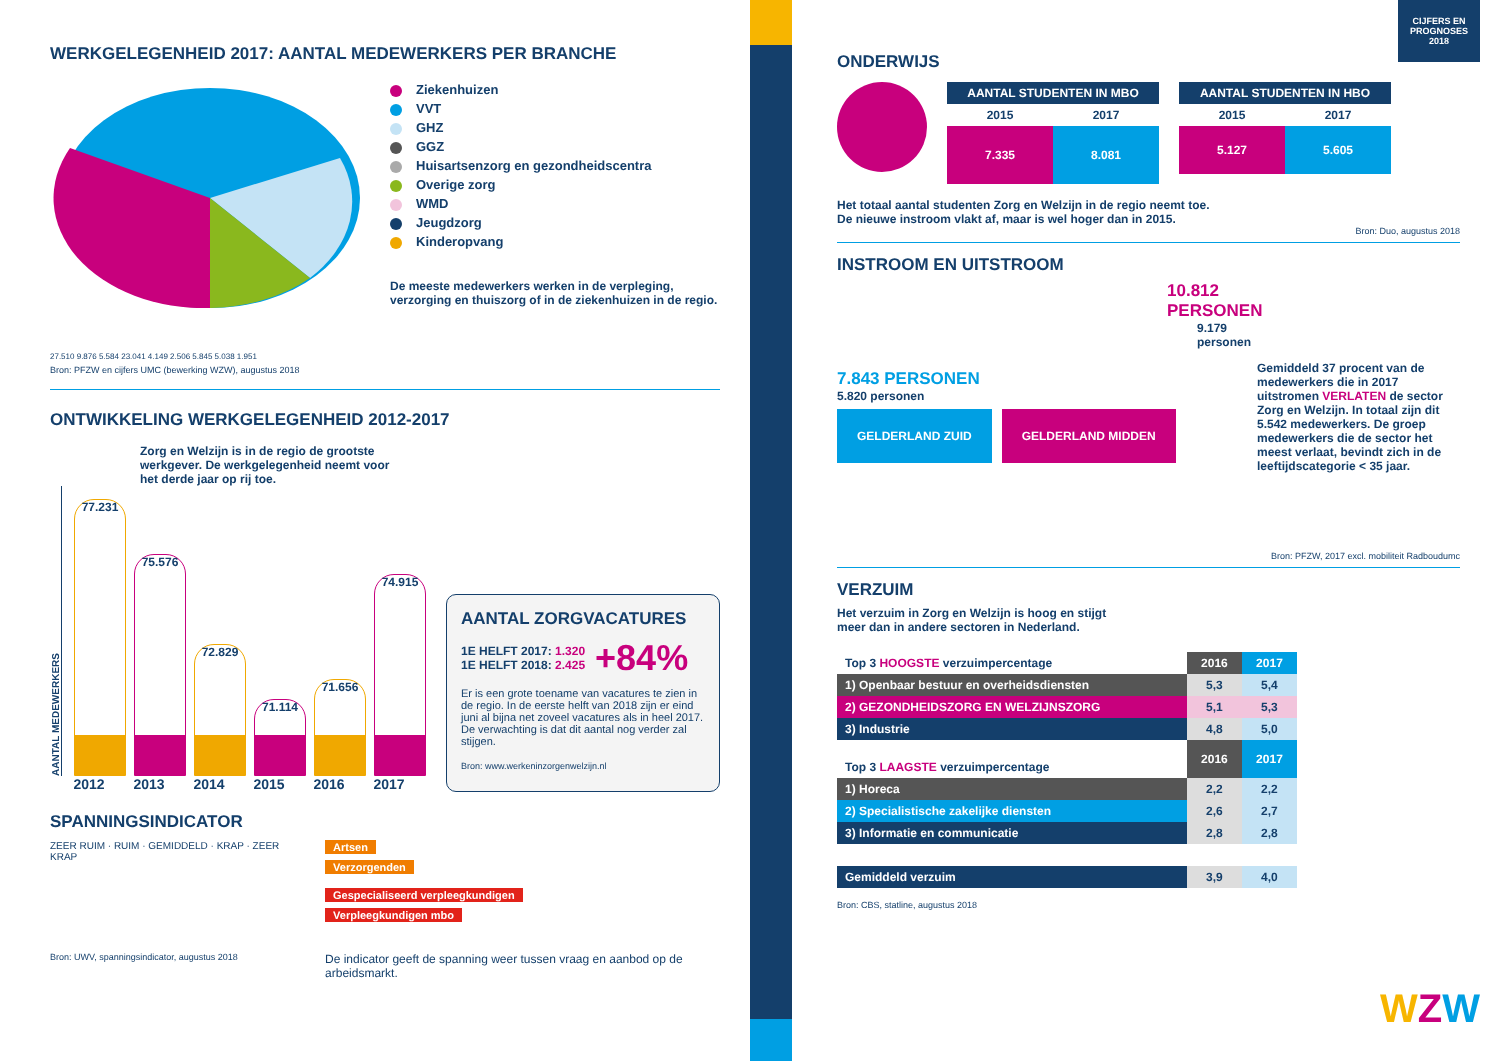WERKGELEGENHEID 2017: AANTAL MEDEWERKERS PER BRANCHE
27.510 9.876 5.584 23.041 4.149 2.506 5.845 5.038 1.951
Bron: PFZW en cijfers UMC (bewerking WZW), augustus 2018
Ziekenhuizen
VVT
GHZ
GGZ
Huisartsenzorg en gezondheidscentra
Overige zorg
WMD
Jeugdzorg
Kinderopvang
De meeste medewerkers werken in de verpleging, verzorging en thuiszorg of in de ziekenhuizen in de regio.
ONTWIKKELING WERKGELEGENHEID 2012-2017
Zorg en Welzijn is in de regio de grootste werkgever. De werkgelegenheid neemt voor het derde jaar op rij toe.
AANTAL MEDEWERKERS
77.231
75.576
72.829
71.114
71.656
74.915
2012 2013 2014 2015 2016 2017
AANTAL ZORGVACATURES
1E HELFT 2017: 1.320
1E HELFT 2018: 2.425
+84%
Er is een grote toename van vacatures te zien in de regio. In de eerste helft van 2018 zijn er eind juni al bijna net zoveel vacatures als in heel 2017. De verwachting is dat dit aantal nog verder zal stijgen.
Bron: www.werkeninzorgenwelzijn.nl
SPANNINGSINDICATOR
ZEER RUIM · RUIM · GEMIDDELD · KRAP · ZEER KRAP
Bron: UWV, spanningsindicator, augustus 2018
Artsen
Verzorgenden
Gespecialiseerd verpleegkundigen
Verpleegkundigen mbo
De indicator geeft de spanning weer tussen vraag en aanbod op de arbeidsmarkt.
CIJFERS EN PROGNOSES 2018
ONDERWIJS
| AANTAL STUDENTEN IN MBO | |
| --- | --- |
| 2015 | 2017 |
| 7.335 | 8.081 |
| AANTAL STUDENTEN IN HBO | |
| --- | --- |
| 2015 | 2017 |
| 5.127 | 5.605 |
Het totaal aantal studenten Zorg en Welzijn in de regio neemt toe.
De nieuwe instroom vlakt af, maar is wel hoger dan in 2015.
Bron: Duo, augustus 2018
INSTROOM EN UITSTROOM
10.812 PERSONEN
9.179 personen
7.843 PERSONEN
5.820 personen
GELDERLAND ZUID GELDERLAND MIDDEN
Gemiddeld 37 procent van de medewerkers die in 2017 uitstromen VERLATEN de sector Zorg en Welzijn. In totaal zijn dit 5.542 medewerkers. De groep medewerkers die de sector het meest verlaat, bevindt zich in de leeftijdscategorie < 35 jaar.
Bron: PFZW, 2017 excl. mobiliteit Radboudumc
VERZUIM
Het verzuim in Zorg en Welzijn is hoog en stijgt
meer dan in andere sectoren in Nederland.
| Top 3 HOOGSTE verzuimpercentage | 2016 | 2017 |
| --- | --- | --- |
| 1) Openbaar bestuur en overheidsdiensten | 5,3 | 5,4 |
| 2) GEZONDHEIDSZORG EN WELZIJNSZORG | 5,1 | 5,3 |
| 3) Industrie | 4,8 | 5,0 |
| Top 3 LAAGSTE verzuimpercentage | 2016 | 2017 |
| 1) Horeca | 2,2 | 2,2 |
| 2) Specialistische zakelijke diensten | 2,6 | 2,7 |
| 3) Informatie en communicatie | 2,8 | 2,8 |
| Gemiddeld verzuim | 3,9 | 4,0 |
Bron: CBS, statline, augustus 2018
WZW